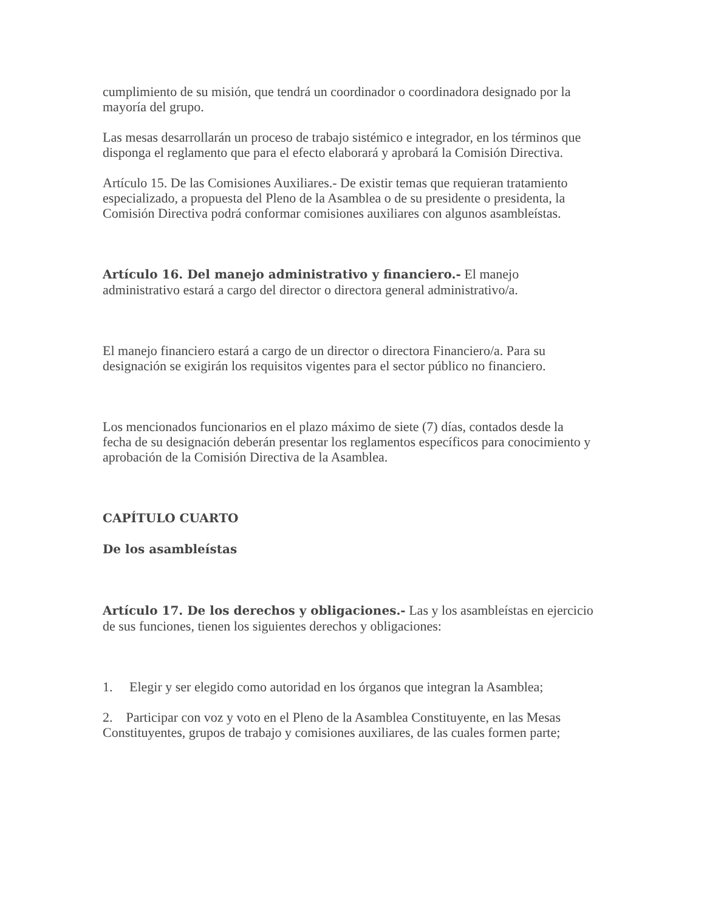cumplimiento de su misión, que tendrá un coordinador o coordinadora designado por la mayoría del grupo.
Las mesas desarrollarán un proceso de trabajo sistémico e integrador, en los términos que disponga el reglamento que para el efecto elaborará y aprobará la Comisión Directiva.
Artículo 15. De las Comisiones Auxiliares.- De existir temas que requieran tratamiento especializado, a propuesta del Pleno de la Asamblea o de su presidente o presidenta, la Comisión Directiva podrá conformar comisiones auxiliares con algunos asambleístas.
Artículo 16. Del manejo administrativo y financiero.- El manejo administrativo estará a cargo del director o directora general administrativo/a.
El manejo financiero estará a cargo de un director o directora Financiero/a. Para su designación se exigirán los requisitos vigentes para el sector público no financiero.
Los mencionados funcionarios en el plazo máximo de siete (7) días, contados desde la fecha de su designación deberán presentar los reglamentos específicos para conocimiento y aprobación de la Comisión Directiva de la Asamblea.
CAPÍTULO CUARTO
De los asambleístas
Artículo 17. De los derechos y obligaciones.- Las y los asambleístas en ejercicio de sus funciones, tienen los siguientes derechos y obligaciones:
1. Elegir y ser elegido como autoridad en los órganos que integran la Asamblea;
2. Participar con voz y voto en el Pleno de la Asamblea Constituyente, en las Mesas Constituyentes, grupos de trabajo y comisiones auxiliares, de las cuales formen parte;